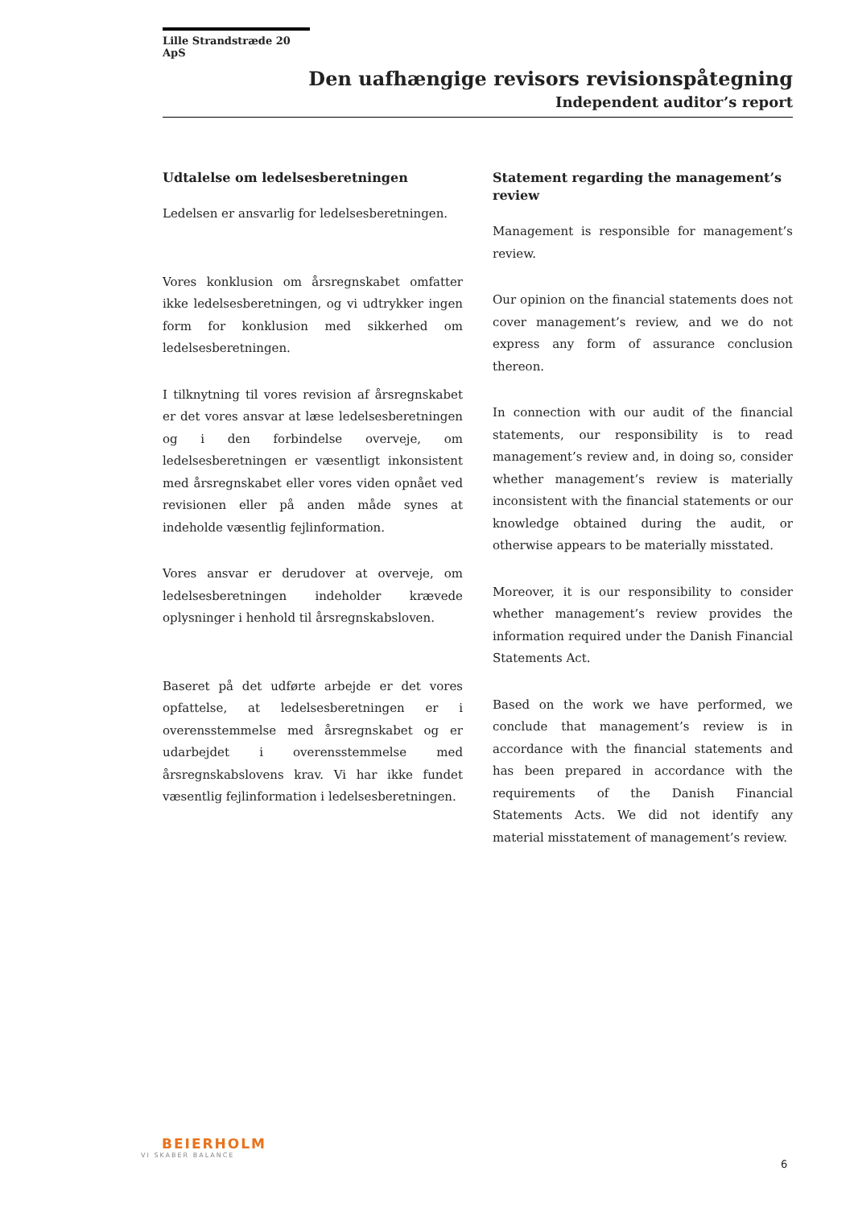Lille Strandstræde 20 ApS
Den uafhængige revisors revisionspåtegning
Independent auditor’s report
Udtalelse om ledelsesberetningen
Ledelsen er ansvarlig for ledelsesberetningen.
Vores konklusion om årsregnskabet omfatter ikke ledelsesberetningen, og vi udtrykker ingen form for konklusion med sikkerhed om ledelsesberetningen.
I tilknytning til vores revision af årsregnskabet er det vores ansvar at læse ledelsesberetningen og i den forbindelse overveje, om ledelsesberetningen er væsentligt inkonsistent med årsregnskabet eller vores viden opnået ved revisionen eller på anden måde synes at indeholde væsentlig fejlinformation.
Vores ansvar er derudover at overveje, om ledelsesberetningen indeholder krævede oplysninger i henhold til årsregnskabsloven.
Baseret på det udførte arbejde er det vores opfattelse, at ledelsesberetningen er i overensstemmelse med årsregnskabet og er udarbejdet i overensstemmelse med årsregnskabslovens krav. Vi har ikke fundet væsentlig fejlinformation i ledelsesberetningen.
Statement regarding the management’s review
Management is responsible for management’s review.
Our opinion on the financial statements does not cover management’s review, and we do not express any form of assurance conclusion thereon.
In connection with our audit of the financial statements, our responsibility is to read management’s review and, in doing so, consider whether management’s review is materially inconsistent with the financial statements or our knowledge obtained during the audit, or otherwise appears to be materially misstated.
Moreover, it is our responsibility to consider whether management’s review provides the information required under the Danish Financial Statements Act.
Based on the work we have performed, we conclude that management’s review is in accordance with the financial statements and has been prepared in accordance with the requirements of the Danish Financial Statements Acts. We did not identify any material misstatement of management’s review.
BEIERHOLM
VI SKABER BALANCE
6